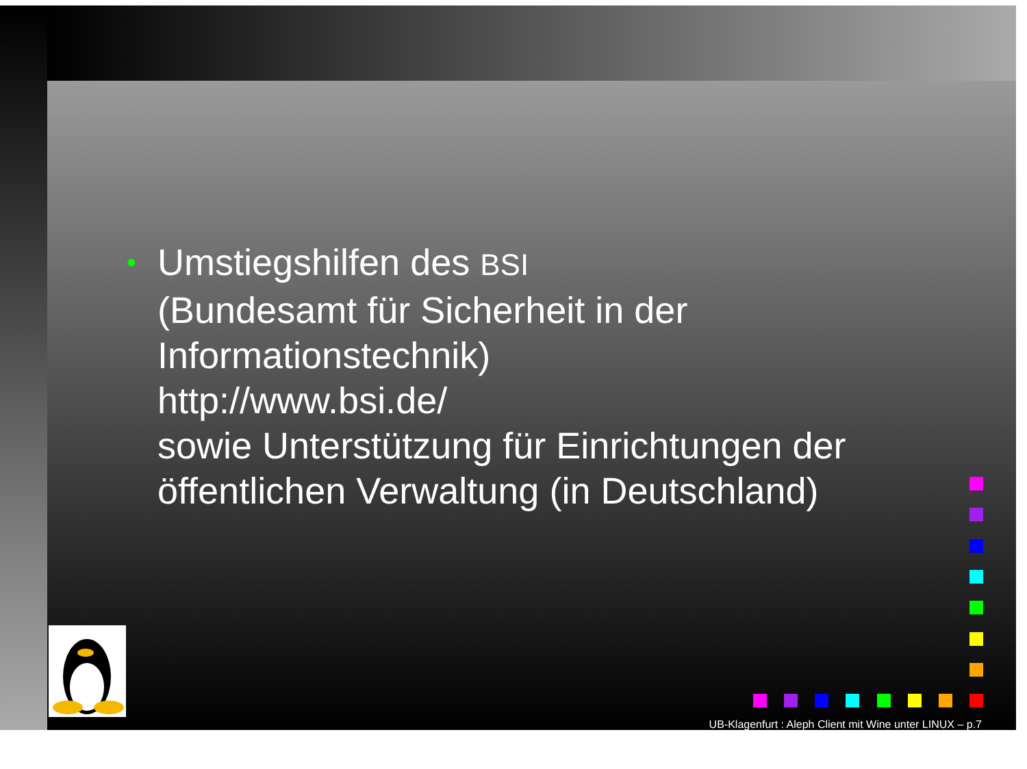•
Umstiegshilfen des BSI
(Bundesamt für Sicherheit in der
Informationstechnik)
http://www.bsi.de/
sowie Unterstützung für Einrichtungen der
öffentlichen Verwaltung (in Deutschland)
UB-Klagenfurt : Aleph Client mit Wine unter LINUX – p.7